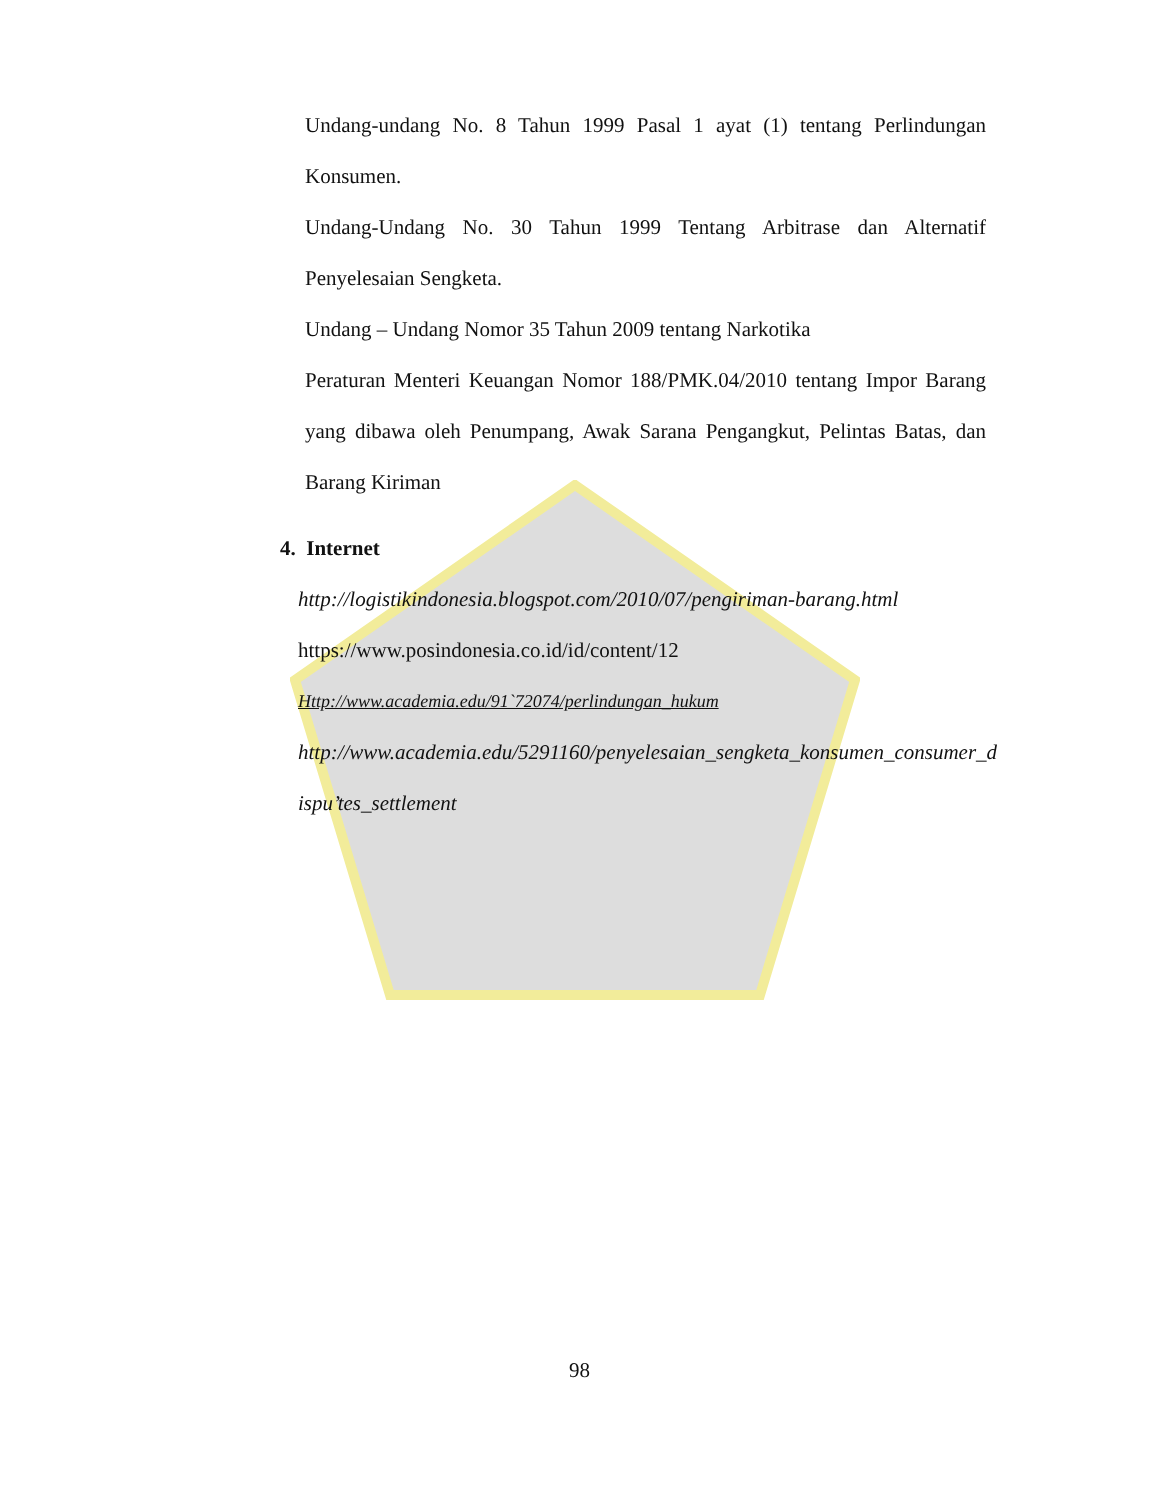Undang-undang No. 8 Tahun 1999 Pasal 1 ayat (1) tentang Perlindungan Konsumen.
Undang-Undang No. 30 Tahun 1999 Tentang Arbitrase dan Alternatif Penyelesaian Sengketa.
Undang – Undang Nomor 35 Tahun 2009 tentang Narkotika
Peraturan Menteri Keuangan Nomor 188/PMK.04/2010 tentang Impor Barang yang dibawa oleh Penumpang, Awak Sarana Pengangkut, Pelintas Batas, dan Barang Kiriman
4. Internet
http://logistikindonesia.blogspot.com/2010/07/pengiriman-barang.html
https://www.posindonesia.co.id/id/content/12
Http://www.academia.edu/91`72074/perlindungan_hukum
http://www.academia.edu/5291160/penyelesaian_sengketa_konsumen_consumer_dispu’tes_settlement
98